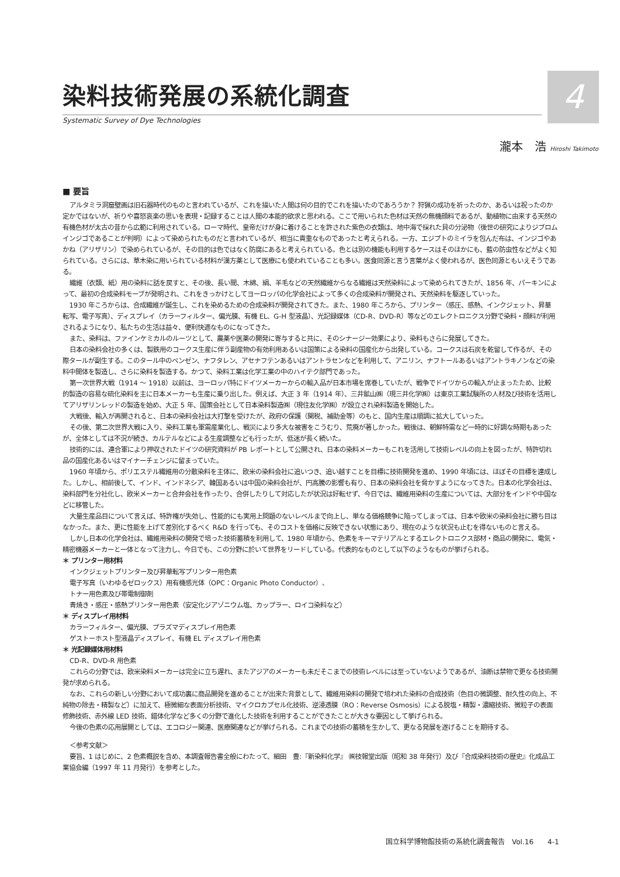4
染料技術発展の系統化調査
Systematic Survey of Dye Technologies
瀧本　浩 Hiroshi Takimoto
■ 要旨
アルタミラ洞窟壁画は旧石器時代のものと言われているが、これを描いた人間は何の目的でこれを描いたのであろうか？ 狩猟の成功を祈ったのか、あるいは祝ったのか定かではないが、祈りや喜怒哀楽の思いを表現・記録することは人間の本能的欲求と思われる。ここで用いられた色材は天然の無機顔料であるが、動植物に由来する天然の有機色材が太古の昔から広範に利用されている。ローマ時代、皇帝だけが身に着けることを許された紫色の衣類は、地中海で採れた貝の分泌物（後世の研究によりジブロムインジゴであることが判明）によって染められたものだと言われているが、相当に貴重なものであったと考えられる。一方、エジプトのミイラを包んだ布は、インジゴやあかね（アリザリン）で染められているが、その目的は色ではなく防腐にあると考えられている。色とは別の機能も利用するケースはそのほかにも、藍の防虫性などがよく知られている。さらには、草木染に用いられている材料が漢方薬として医療にも使われていることも多い。医食同源と言う言葉がよく使われるが、医色同源ともいえそうである。
繊維（衣類、紙）用の染料に話を戻すと、その後、長い間、木綿、絹、羊毛などの天然繊維からなる繊維は天然染料によって染められてきたが、1856 年、パーキンによって、最初の合成染料モーブが発明され、これをきっかけとしてヨーロッパの化学会社によって多くの合成染料が開発され、天然染料を駆逐していった。
1930 年ころからは、合成繊維が誕生し、これを染めるための合成染料が開発されてきた。また、1980 年ころから、プリンター（感圧、感熱、インクジェット、昇華転写、電子写真）、ディスプレイ（カラーフィルター、偏光膜、有機 EL、G-H 型液晶）、光記録媒体（CD-R、DVD-R）等などのエレクトロニクス分野で染料・顔料が利用されるようになり、私たちの生活は益々、便利快適なものになってきた。
また、染料は、ファインケミカルのルーツとして、農薬や医薬の開発に寄与すると共に、そのシナージー効果により、染料もさらに発展してきた。
日本の染料会社の多くは、製鉄用のコークス生産に伴う副産物の有効利用あるいは国策による染料の国産化から出発している。コークスは石炭を乾留して作るが、その際タールが副生する。このタール中のベンゼン、ナフタレン、アセナフテンあるいはアントラセンなどを利用して、アニリン、ナフトールあるいはアントラキノンなどの染料中間体を製造し、さらに染料を製造する。かつて、染料工業は化学工業の中のハイテク部門であった。
第一次世界大戦（1914 ～ 1918）以前は、ヨーロッパ特にドイツメーカーからの輸入品が日本市場を席巻していたが、戦争でドイツからの輸入が止まったため、比較的製造の容易な硫化染料を主に日本メーカーも生産に乗り出した。例えば、大正 3 年（1914 年）、三井鉱山㈱（現三井化学㈱）は東京工業試験所の人材及び技術を活用してアリザリンレッドの製造を始め、大正 5 年、国策会社として日本染料製造㈱（現住友化学㈱）が設立され染料製造を開始した。
大戦後、輸入が再開されると、日本の染料会社は大打撃を受けたが、政府の保護（関税、補助金等）のもと、国内生産は順調に拡大していった。
その後、第二次世界大戦に入り、染料工業も軍需産業化し、戦災により多大な被害をこうむり、荒廃が著しかった。戦後は、朝鮮特需など一時的に好調な時期もあったが、全体としては不況が続き、カルテルなどによる生産調整なども行ったが、低迷が長く続いた。
技術的には、連合軍により押収されたドイツの研究資料が PB レポートとして公開され、日本の染料メーカーもこれを活用して技術レベルの向上を図ったが、特許切れ品の国産化あるいはマイナーチェンジに留まっていた。
1960 年頃から、ポリエステル繊維用の分散染料を主体に、欧米の染料会社に追いつき、追い越すことを目標に技術開発を進め、1990 年頃には、ほぼその目標を達成した。しかし、相前後して、インド、インドネシア、韓国あるいは中国の染料会社が、円高騰の影響も有り、日本の染料会社を脅かすようになってきた。日本の化学会社は、染料部門を分社化し、欧米メーカーと合弁会社を作ったり、合併したりして対応したが状況は好転せず、今日では、繊維用染料の生産については、大部分をインドや中国などに移管した。
大量生産品目について言えば、特許権が失効し、性能的にも実用上問題のないレベルまで向上し、単なる価格競争に陥ってしまっては、日本や欧米の染料会社に勝ち目はなかった。また、更に性能を上げて差別化するべく R&D を行っても、そのコストを価格に反映できない状態にあり、現在のような状況も止むを得ないものと言える。
しかし日本の化学会社は、繊維用染料の開発で培った技術蓄積を利用して、1980 年頃から、色素をキーマテリアルとするエレクトロニクス部材・商品の開発に、電気・精密機器メーカーと一体となって注力し、今日でも、この分野に於いて世界をリードしている。代表的なものとして以下のようなものが挙げられる。
＊ プリンター用材料
インクジェットプリンター及び昇華転写プリンター用色素
電子写真（いわゆるゼロックス）用有機感光体（OPC：Organic Photo Conductor）、
トナー用色素及び帯電制御剤
青焼き・感圧・感熱プリンター用色素（安定化ジアゾニウム塩、カップラー、ロイコ染料など）
＊ ディスプレイ用材料
カラーフィルター、偏光膜、プラズマディスプレイ用色素
ゲストーホスト型液晶ディスプレイ、有機 EL ディスプレイ用色素
＊ 光記録媒体用材料
CD-R、DVD-R 用色素
これらの分野では、欧米染料メーカーは完全に立ち遅れ、またアジアのメーカーも未だそこまでの技術レベルには至っていないようであるが、油断は禁物で更なる技術開発が求められる。
なお、これらの新しい分野において成功裏に商品開発を進めることが出来た背景として、繊維用染料の開発で培われた染料の合成技術（色目の微調整、耐久性の向上、不純物の除去・精製など）に加えて、極微細な表面分析技術、マイクロカプセル化技術、逆浸透膜（RO：Reverse Osmosis）による脱塩・精製・濃縮技術、微粒子の表面修飾技術、赤外線 LED 技術、錯体化学など多くの分野で進化した技術を利用することができたことが大きな要因として挙げられる。
今後の色素の応用展開としては、エコロジー関連、医療関連などが挙げられる。これまでの技術の蓄積を生かして、更なる発展を遂げることを期待する。
＜参考文献＞
要旨、1 はじめに、2 色素概説を含め、本調査報告書全般にわたって、細田　豊:『新染料化学』 ㈱技報堂出版（昭和 38 年発行）及び『合成染料技術の歴史』化成品工業協会編（1997 年 11 月発行）を参考とした。
国立科学博物館技術の系統化調査報告　Vol.16　　4-1